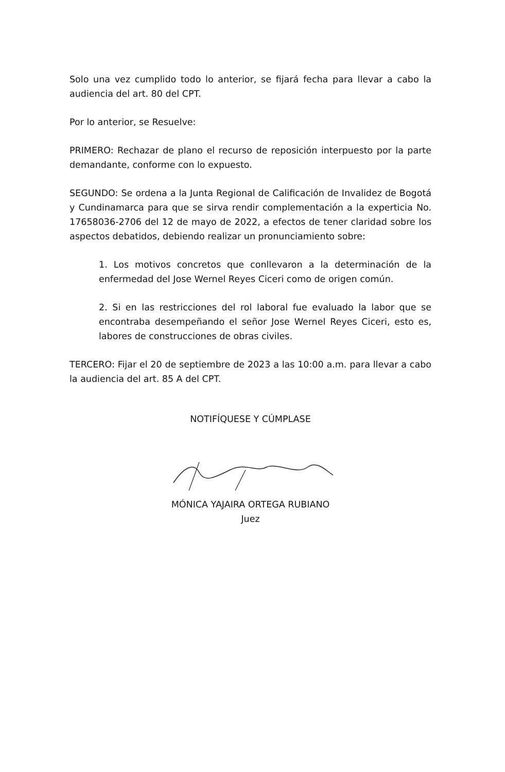Solo una vez cumplido todo lo anterior, se fijará fecha para llevar a cabo la audiencia del art. 80 del CPT.
Por lo anterior, se Resuelve:
PRIMERO: Rechazar de plano el recurso de reposición interpuesto por la parte demandante, conforme con lo expuesto.
SEGUNDO: Se ordena a la Junta Regional de Calificación de Invalidez de Bogotá y Cundinamarca para que se sirva rendir complementación a la experticia No. 17658036-2706 del 12 de mayo de 2022, a efectos de tener claridad sobre los aspectos debatidos, debiendo realizar un pronunciamiento sobre:
1. Los motivos concretos que conllevaron a la determinación de la enfermedad del Jose Wernel Reyes Ciceri como de origen común.
2. Si en las restricciones del rol laboral fue evaluado la labor que se encontraba desempeñando el señor Jose Wernel Reyes Ciceri, esto es, labores de construcciones de obras civiles.
TERCERO: Fijar el 20 de septiembre de 2023 a las 10:00 a.m. para llevar a cabo la audiencia del art. 85 A del CPT.
NOTIFÍQUESE Y CÚMPLASE
MÓNICA YAJAIRA ORTEGA RUBIANO
Juez